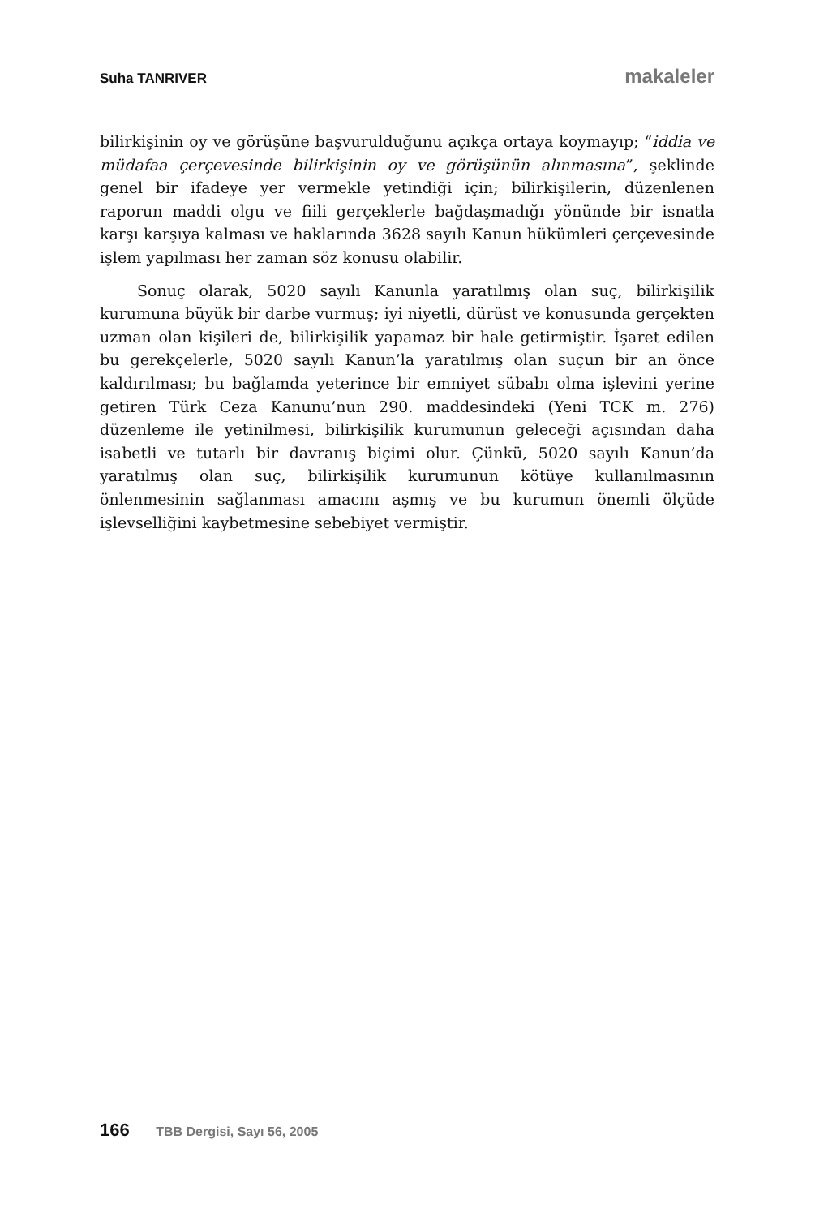Suha TANRIVER makaleler
bilirkişinin oy ve görüşüne başvurulduğunu açıkça ortaya koymayıp; “iddia ve müdafaa çerçevesinde bilirkişinin oy ve görüşünün alınmasına”, şeklinde genel bir ifadeye yer vermekle yetindiği için; bilirkişilerin, düzenlenen raporun maddi olgu ve fiili gerçeklerle bağdaşmadığı yönünde bir isnatla karşı karşıya kalması ve haklarında 3628 sayılı Kanun hükümleri çerçevesinde işlem yapılması her zaman söz konusu olabilir.
Sonuç olarak, 5020 sayılı Kanunla yaratılmış olan suç, bilirkişilik kurumuna büyük bir darbe vurmuş; iyi niyetli, dürüst ve konusunda gerçekten uzman olan kişileri de, bilirkişilik yapamaz bir hale getirmiştir. İşaret edilen bu gerekçelerle, 5020 sayılı Kanun’la yaratılmış olan suçun bir an önce kaldırılması; bu bağlamda yeterince bir emniyet sübabı olma işlevini yerine getiren Türk Ceza Kanunu’nun 290. maddesindeki (Yeni TCK m. 276) düzenleme ile yetinilmesi, bilirkişilik kurumunun geleceği açısından daha isabetli ve tutarlı bir davranış biçimi olur. Çünkü, 5020 sayılı Kanun’da yaratılmış olan suç, bilirkişilik kurumunun kötüye kullanılmasının önlenmesinin sağlanması amacını aşmış ve bu kurumun önemli ölçüde işlevselliğini kaybetmesine sebebiyet vermiştir.
166 TBB Dergisi, Sayı 56, 2005